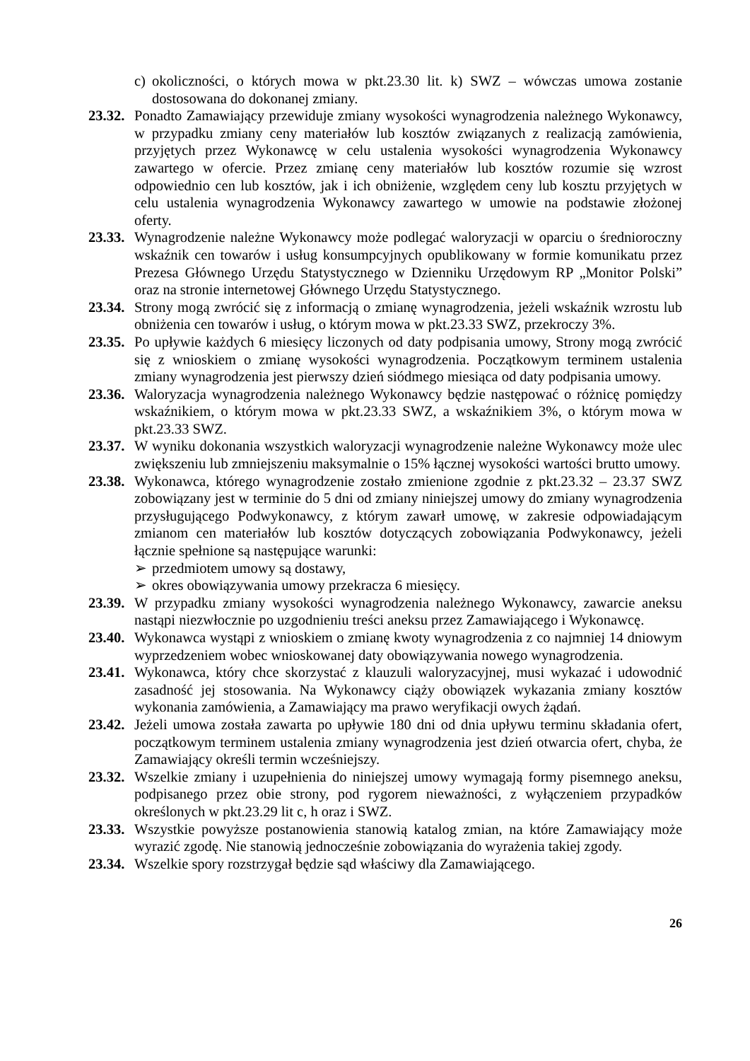c) okoliczności, o których mowa w pkt.23.30 lit. k) SWZ – wówczas umowa zostanie dostosowana do dokonanej zmiany.
23.32. Ponadto Zamawiający przewiduje zmiany wysokości wynagrodzenia należnego Wykonawcy, w przypadku zmiany ceny materiałów lub kosztów związanych z realizacją zamówienia, przyjętych przez Wykonawcę w celu ustalenia wysokości wynagrodzenia Wykonawcy zawartego w ofercie. Przez zmianę ceny materiałów lub kosztów rozumie się wzrost odpowiednio cen lub kosztów, jak i ich obniżenie, względem ceny lub kosztu przyjętych w celu ustalenia wynagrodzenia Wykonawcy zawartego w umowie na podstawie złożonej oferty.
23.33. Wynagrodzenie należne Wykonawcy może podlegać waloryzacji w oparciu o średnioroczny wskaźnik cen towarów i usług konsumpcyjnych opublikowany w formie komunikatu przez Prezesa Głównego Urzędu Statystycznego w Dzienniku Urzędowym RP „Monitor Polski” oraz na stronie internetowej Głównego Urzędu Statystycznego.
23.34. Strony mogą zwrócić się z informacją o zmianę wynagrodzenia, jeżeli wskaźnik wzrostu lub obniżenia cen towarów i usług, o którym mowa w pkt.23.33 SWZ, przekroczy 3%.
23.35. Po upływie każdych 6 miesięcy liczonych od daty podpisania umowy, Strony mogą zwrócić się z wnioskiem o zmianę wysokości wynagrodzenia. Początkowym terminem ustalenia zmiany wynagrodzenia jest pierwszy dzień siódmego miesiąca od daty podpisania umowy.
23.36. Waloryzacja wynagrodzenia należnego Wykonawcy będzie następować o różnicę pomiędzy wskaźnikiem, o którym mowa w pkt.23.33 SWZ, a wskaźnikiem 3%, o którym mowa w pkt.23.33 SWZ.
23.37. W wyniku dokonania wszystkich waloryzacji wynagrodzenie należne Wykonawcy może ulec zwiększeniu lub zmniejszeniu maksymalnie o 15% łącznej wysokości wartości brutto umowy.
23.38. Wykonawca, którego wynagrodzenie zostało zmienione zgodnie z pkt.23.32 – 23.37 SWZ zobowiązany jest w terminie do 5 dni od zmiany niniejszej umowy do zmiany wynagrodzenia przysługującego Podwykonawcy, z którym zawarł umowę, w zakresie odpowiadającym zmianom cen materiałów lub kosztów dotyczących zobowiązania Podwykonawcy, jeżeli łącznie spełnione są następujące warunki:
➢ przedmiotem umowy są dostawy,
➢ okres obowiązywania umowy przekracza 6 miesięcy.
23.39. W przypadku zmiany wysokości wynagrodzenia należnego Wykonawcy, zawarcie aneksu nastąpi niezwłocznie po uzgodnieniu treści aneksu przez Zamawiającego i Wykonawcę.
23.40. Wykonawca wystąpi z wnioskiem o zmianę kwoty wynagrodzenia z co najmniej 14 dniowym wyprzedzeniem wobec wnioskowanej daty obowiązywania nowego wynagrodzenia.
23.41. Wykonawca, który chce skorzystać z klauzuli waloryzacyjnej, musi wykazać i udowodnić zasadność jej stosowania. Na Wykonawcy ciąży obowiązek wykazania zmiany kosztów wykonania zamówienia, a Zamawiający ma prawo weryfikacji owych żądań.
23.42. Jeżeli umowa została zawarta po upływie 180 dni od dnia upływu terminu składania ofert, początkowym terminem ustalenia zmiany wynagrodzenia jest dzień otwarcia ofert, chyba, że Zamawiający określi termin wcześniejszy.
23.32. Wszelkie zmiany i uzupełnienia do niniejszej umowy wymagają formy pisemnego aneksu, podpisanego przez obie strony, pod rygorem nieważności, z wyłączeniem przypadków określonych w pkt.23.29 lit c, h oraz i SWZ.
23.33. Wszystkie powyższe postanowienia stanowią katalog zmian, na które Zamawiający może wyrazić zgodę. Nie stanowią jednocześnie zobowiązania do wyrażenia takiej zgody.
23.34. Wszelkie spory rozstrzygał będzie sąd właściwy dla Zamawiającego.
26